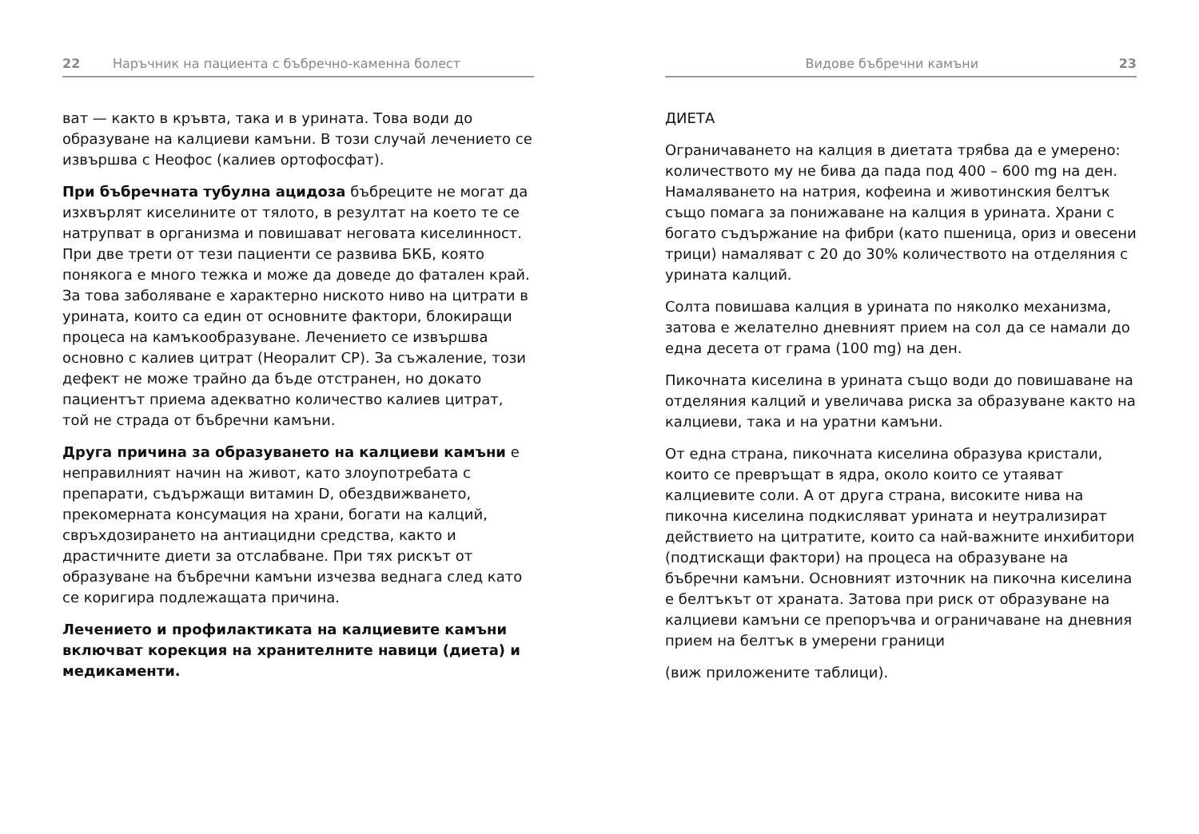22 Наръчник на пациента с бъбречно-каменна болест
ват — както в кръвта, така и в урината. Това води до образуване на калциеви камъни. В този случай лечението се извършва с Неофос (калиев ортофосфат).
При бъбречната тубулна ацидоза бъбреците не могат да изхвърлят киселините от тялото, в резултат на което те се натрупват в организма и повишават неговата киселинност. При две трети от тези пациенти се развива БКБ, която понякога е много тежка и може да доведе до фатален край. За това заболяване е характерно ниското ниво на цитрати в урината, които са един от основните фактори, блокиращи процеса на камъкообразуване. Лечението се извършва основно с калиев цитрат (Неоралит СР). За съжаление, този дефект не може трайно да бъде отстранен, но докато пациентът приема адекватно количество калиев цитрат, той не страда от бъбречни камъни.
Друга причина за образуването на калциеви камъни е неправилният начин на живот, като злоупотребата с препарати, съдържащи витамин D, обездвижването, прекомерната консумация на храни, богати на калций, свръхдозирането на антиацидни средства, както и драстичните диети за отслабване. При тях рискът от образуване на бъбречни камъни изчезва веднага след като се коригира подлежащата причина.
Лечението и профилактиката на калциевите камъни включват корекция на хранителните навици (диета) и медикаменти.
Видове бъбречни камъни 23
ДИЕТА
Ограничаването на калция в диетата трябва да е умерено: количеството му не бива да пада под 400 – 600 mg на ден. Намаляването на натрия, кофеина и животинския белтък също помага за понижаване на калция в урината. Храни с богато съдържание на фибри (като пшеница, ориз и овесени трици) намаляват с 20 до 30% количеството на отделяния с урината калций.
Солта повишава калция в урината по няколко механизма, затова е желателно дневният прием на сол да се намали до една десета от грама (100 mg) на ден.
Пикочната киселина в урината също води до повишаване на отделяния калций и увеличава риска за образуване както на калциеви, така и на уратни камъни.
От една страна, пикочната киселина образува кристали, които се превръщат в ядра, около които се утаяват калциевите соли. А от друга страна, високите нива на пикочна киселина подкисляват урината и неутрализират действието на цитратите, които са най-важните инхибитори (подтискащи фактори) на процеса на образуване на бъбречни камъни. Основният източник на пикочна киселина е белтъкът от храната. Затова при риск от образуване на калциеви камъни се препоръчва и ограничаване на дневния прием на белтък в умерени граници
(виж приложените таблици).